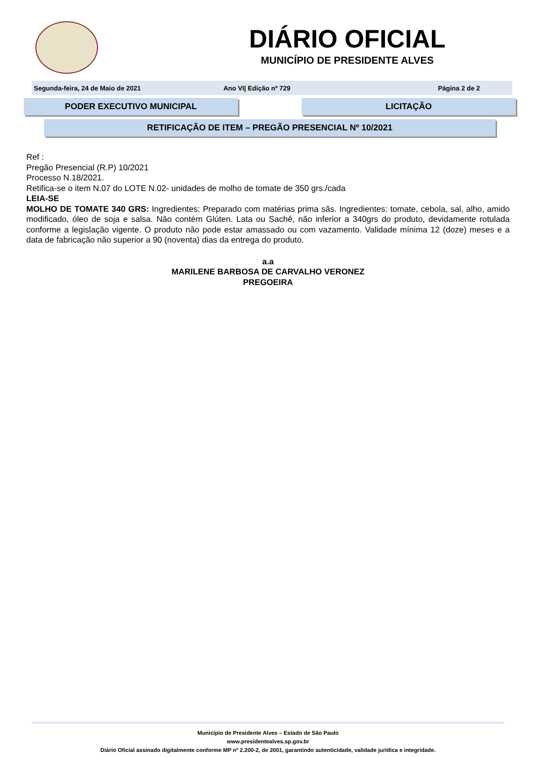DIÁRIO OFICIAL
MUNICÍPIO DE PRESIDENTE ALVES
Segunda-feira, 24 de Maio de 2021 Ano VI| Edição nº 729 Página 2 de 2
PODER EXECUTIVO MUNICIPAL LICITAÇÃO
RETIFICAÇÃO DE ITEM – PREGÃO PRESENCIAL Nº 10/2021
Ref :
Pregão Presencial (R.P) 10/2021
Processo N.18/2021.
Retifica-se o item N.07 do LOTE N.02- unidades de molho de tomate de 350 grs./cada
LEIA-SE
MOLHO DE TOMATE 340 GRS: Ingredientes: Preparado com matérias prima sãs. Ingredientes: tomate, cebola, sal, alho, amido modificado, óleo de soja e salsa. Não contém Glúten. Lata ou Sachê, não inferior a 340grs do produto, devidamente rotulada conforme a legislação vigente. O produto não pode estar amassado ou com vazamento. Validade mínima 12 (doze) meses e a data de fabricação não superior a 90 (noventa) dias da entrega do produto.
a.a
MARILENE BARBOSA DE CARVALHO VERONEZ
PREGOEIRA
Município de Presidente Alves – Estado de São Paulo
www.presidentealves.sp.gov.br
Diário Oficial assinado digitalmente conforme MP nº 2.200-2, de 2001, garantindo autenticidade, validade jurídica e integridade.